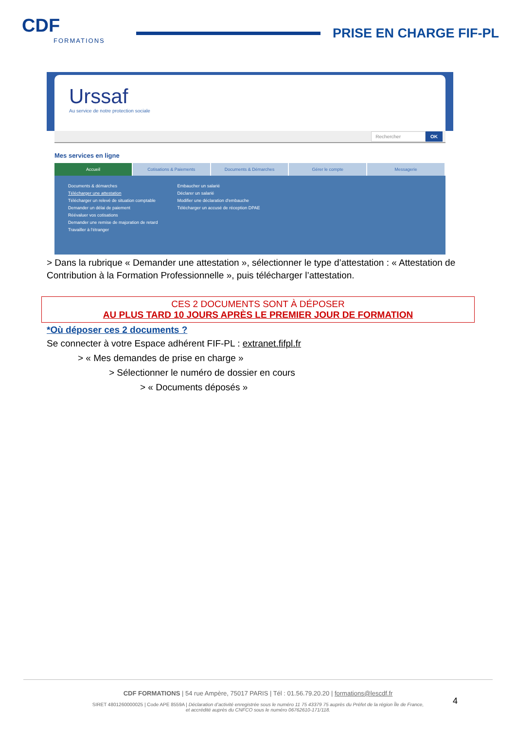CDF
FORMATIONS
PRISE EN CHARGE FIF-PL
Urssaf
Au service de notre protection sociale
Rechercher OK
Mes services en ligne
Accueil Cotisations & Paiements Documents & Démarches Gérer le compte Messagerie
Documents & démarches
Télécharger une attestation
Télécharger un relevé de situation comptable
Demander un délai de paiement
Réévaluer vos cotisations
Demander une remise de majoration de retard
Travailler à l'étranger
Embaucher un salarié
Déclarer un salarié
Modifier une déclaration d'embauche
Télécharger un accusé de réception DPAE
> Dans la rubrique « Demander une attestation », sélectionner le type d’attestation : « Attestation de Contribution à la Formation Professionnelle », puis télécharger l’attestation.
CES 2 DOCUMENTS SONT À DÉPOSER
AU PLUS TARD 10 JOURS APRÈS LE PREMIER JOUR DE FORMATION
*Où déposer ces 2 documents ?
Se connecter à votre Espace adhérent FIF-PL : extranet.fifpl.fr
> « Mes demandes de prise en charge »
> Sélectionner le numéro de dossier en cours
> « Documents déposés »
CDF FORMATIONS | 54 rue Ampère, 75017 PARIS | Tél : 01.56.79.20.20 | formations@lescdf.fr
SIRET 4801260000025 | Code APE 8559A | Déclaration d’activité enregistrée sous le numéro 11 75 43379 75 auprès du Préfet de la région Île de France,
et accrédité auprès du CNFCO sous le numéro 06762610-171/118.
4